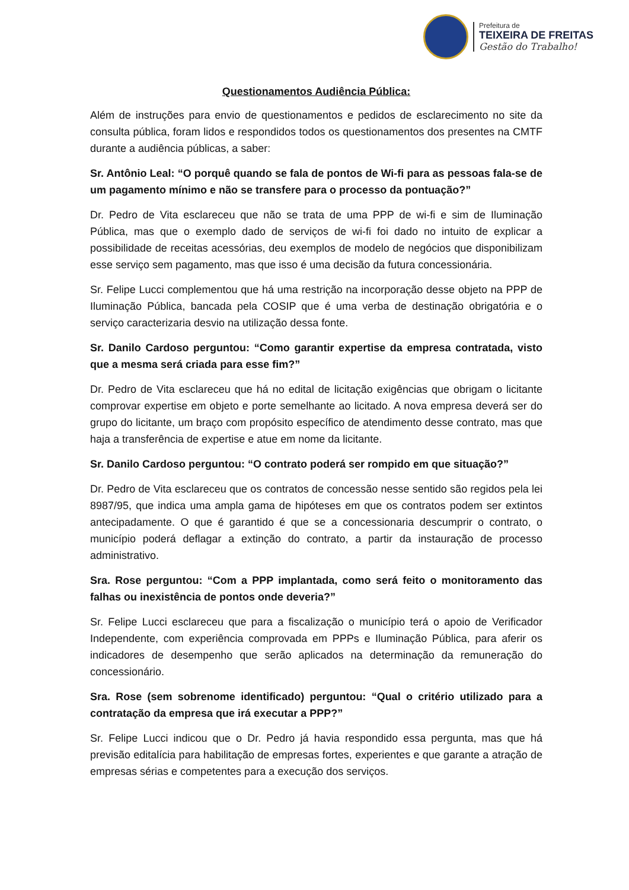Prefeitura de
TEIXEIRA DE FREITAS
Gestão do Trabalho!
Questionamentos Audiência Pública:
Além de instruções para envio de questionamentos e pedidos de esclarecimento no site da consulta pública, foram lidos e respondidos todos os questionamentos dos presentes na CMTF durante a audiência públicas, a saber:
Sr. Antônio Leal: “O porquê quando se fala de pontos de Wi-fi para as pessoas fala-se de um pagamento mínimo e não se transfere para o processo da pontuação?”
Dr. Pedro de Vita esclareceu que não se trata de uma PPP de wi-fi e sim de Iluminação Pública, mas que o exemplo dado de serviços de wi-fi foi dado no intuito de explicar a possibilidade de receitas acessórias, deu exemplos de modelo de negócios que disponibilizam esse serviço sem pagamento, mas que isso é uma decisão da futura concessionária.
Sr. Felipe Lucci complementou que há uma restrição na incorporação desse objeto na PPP de Iluminação Pública, bancada pela COSIP que é uma verba de destinação obrigatória e o serviço caracterizaria desvio na utilização dessa fonte.
Sr. Danilo Cardoso perguntou: “Como garantir expertise da empresa contratada, visto que a mesma será criada para esse fim?”
Dr. Pedro de Vita esclareceu que há no edital de licitação exigências que obrigam o licitante comprovar expertise em objeto e porte semelhante ao licitado. A nova empresa deverá ser do grupo do licitante, um braço com propósito específico de atendimento desse contrato, mas que haja a transferência de expertise e atue em nome da licitante.
Sr. Danilo Cardoso perguntou: “O contrato poderá ser rompido em que situação?”
Dr. Pedro de Vita esclareceu que os contratos de concessão nesse sentido são regidos pela lei 8987/95, que indica uma ampla gama de hipóteses em que os contratos podem ser extintos antecipadamente. O que é garantido é que se a concessionaria descumprir o contrato, o município poderá deflagar a extinção do contrato, a partir da instauração de processo administrativo.
Sra. Rose perguntou: “Com a PPP implantada, como será feito o monitoramento das falhas ou inexistência de pontos onde deveria?”
Sr. Felipe Lucci esclareceu que para a fiscalização o município terá o apoio de Verificador Independente, com experiência comprovada em PPPs e Iluminação Pública, para aferir os indicadores de desempenho que serão aplicados na determinação da remuneração do concessionário.
Sra. Rose (sem sobrenome identificado) perguntou: “Qual o critério utilizado para a contratação da empresa que irá executar a PPP?”
Sr. Felipe Lucci indicou que o Dr. Pedro já havia respondido essa pergunta, mas que há previsão editalícia para habilitação de empresas fortes, experientes e que garante a atração de empresas sérias e competentes para a execução dos serviços.